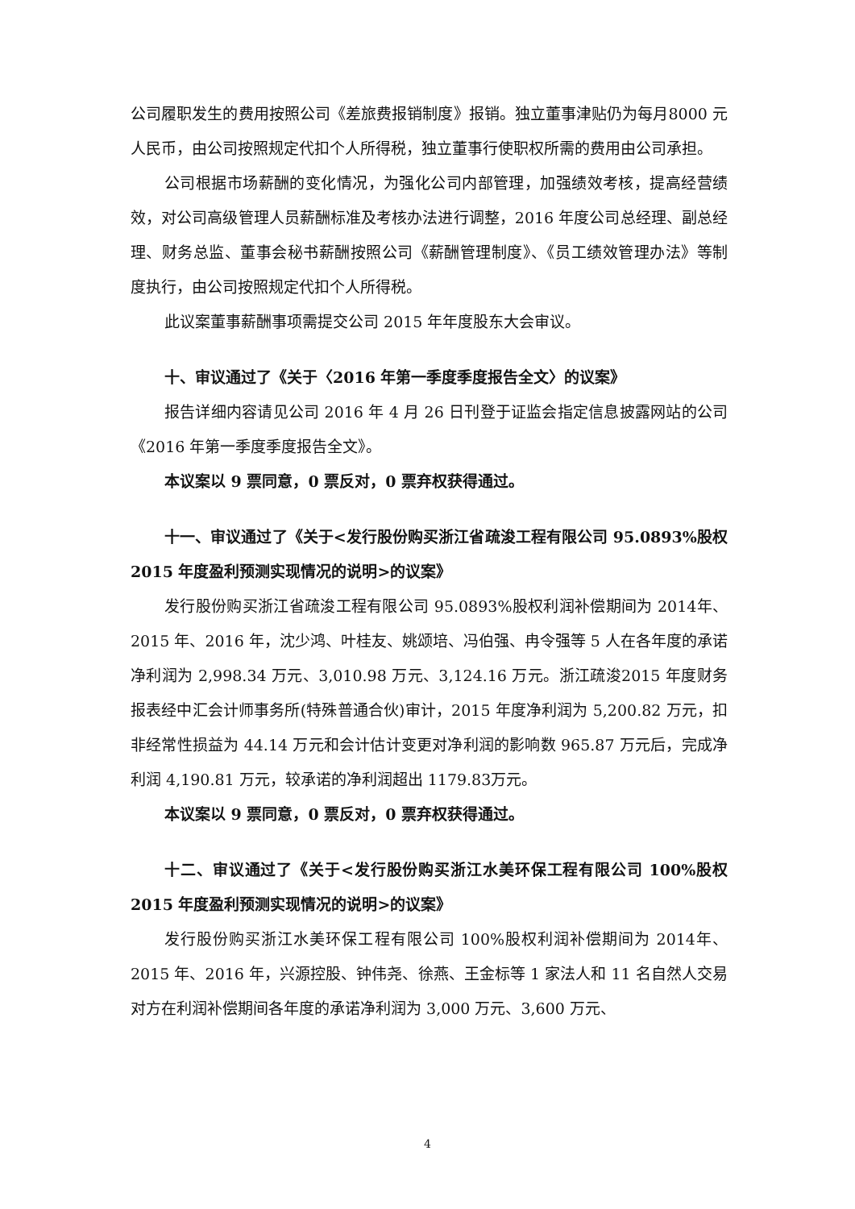公司履职发生的费用按照公司《差旅费报销制度》报销。独立董事津贴仍为每月8000 元人民币，由公司按照规定代扣个人所得税，独立董事行使职权所需的费用由公司承担。
公司根据市场薪酬的变化情况，为强化公司内部管理，加强绩效考核，提高经营绩效，对公司高级管理人员薪酬标准及考核办法进行调整，2016 年度公司总经理、副总经理、财务总监、董事会秘书薪酬按照公司《薪酬管理制度》、《员工绩效管理办法》等制度执行，由公司按照规定代扣个人所得税。
此议案董事薪酬事项需提交公司 2015 年年度股东大会审议。
十、审议通过了《关于〈2016 年第一季度季度报告全文〉的议案》
报告详细内容请见公司 2016 年 4 月 26 日刊登于证监会指定信息披露网站的公司《2016 年第一季度季度报告全文》。
本议案以 9 票同意，0 票反对，0 票弃权获得通过。
十一、审议通过了《关于<发行股份购买浙江省疏浚工程有限公司 95.0893%股权 2015 年度盈利预测实现情况的说明>的议案》
发行股份购买浙江省疏浚工程有限公司 95.0893%股权利润补偿期间为 2014年、2015 年、2016 年，沈少鸿、叶桂友、姚颂培、冯伯强、冉令强等 5 人在各年度的承诺净利润为 2,998.34 万元、3,010.98 万元、3,124.16 万元。浙江疏浚2015 年度财务报表经中汇会计师事务所(特殊普通合伙)审计，2015 年度净利润为 5,200.82 万元，扣非经常性损益为 44.14 万元和会计估计变更对净利润的影响数 965.87 万元后，完成净利润 4,190.81 万元，较承诺的净利润超出 1179.83万元。
本议案以 9 票同意，0 票反对，0 票弃权获得通过。
十二、审议通过了《关于<发行股份购买浙江水美环保工程有限公司 100%股权 2015 年度盈利预测实现情况的说明>的议案》
发行股份购买浙江水美环保工程有限公司 100%股权利润补偿期间为 2014年、2015 年、2016 年，兴源控股、钟伟尧、徐燕、王金标等 1 家法人和 11 名自然人交易对方在利润补偿期间各年度的承诺净利润为 3,000 万元、3,600 万元、
4